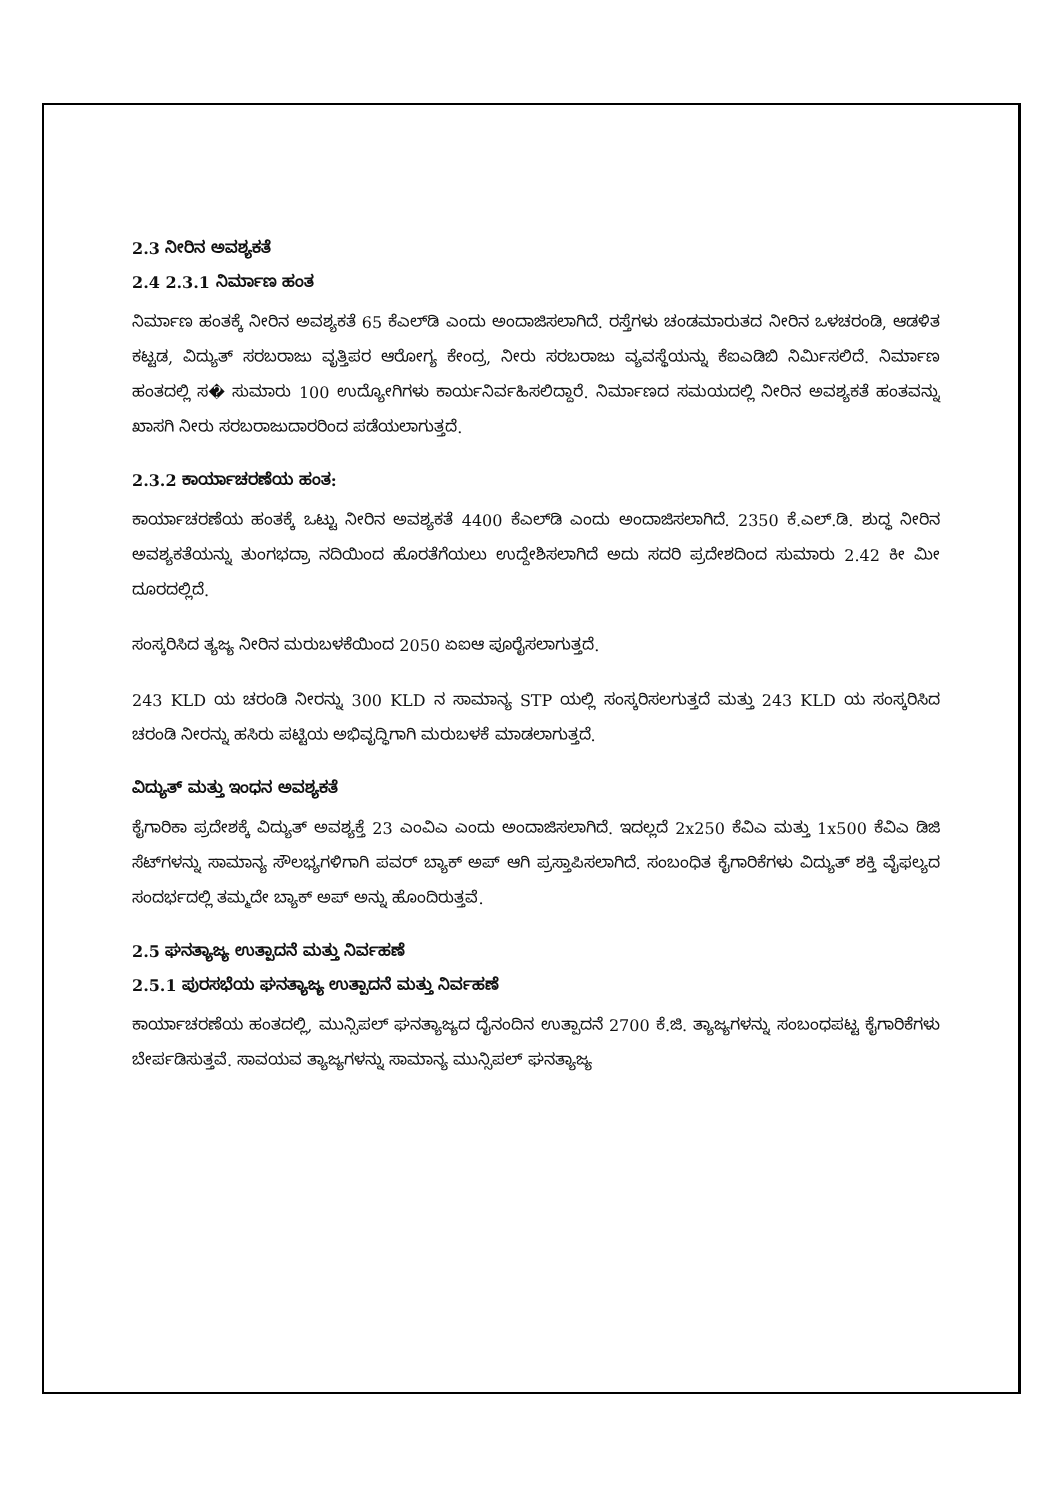2.3 ನೀರಿನ ಅವಶ್ಯಕತೆ
2.4 2.3.1 ನಿರ್ಮಾಣ ಹಂತ
ನಿರ್ಮಾಣ ಹಂತಕ್ಕೆ ನೀರಿನ ಅವಶ್ಯಕತೆ 65 ಕೆಎಲ್‌ಡಿ ಎಂದು ಅಂದಾಜಿಸಲಾಗಿದೆ. ರಸ್ತೆಗಳು ಚಂಡಮಾರುತದ ನೀರಿನ ಒಳಚರಂಡಿ, ಆಡಳಿತ ಕಟ್ಟಡ, ವಿದ್ಯುತ್ ಸರಬರಾಜು ವೃತ್ತಿಪರ ಆರೋಗ್ಯ ಕೇಂದ್ರ, ನೀರು ಸರಬರಾಜು ವ್ಯವಸ್ಥೆಯನ್ನು ಕೆಐಎಡಿಬಿ ನಿರ್ಮಿಸಲಿದೆ. ನಿರ್ಮಾಣ ಹಂತದಲ್ಲಿ ಸ� ಸುಮಾರು 100 ಉದ್ಯೋಗಿಗಳು ಕಾರ್ಯನಿರ್ವಹಿಸಲಿದ್ದಾರೆ. ನಿರ್ಮಾಣದ ಸಮಯದಲ್ಲಿ ನೀರಿನ ಅವಶ್ಯಕತೆ ಹಂತವನ್ನು ಖಾಸಗಿ ನೀರು ಸರಬರಾಜುದಾರರಿಂದ ಪಡೆಯಲಾಗುತ್ತದೆ.
2.3.2 ಕಾರ್ಯಾಚರಣೆಯ ಹಂತ:
ಕಾರ್ಯಾಚರಣೆಯ ಹಂತಕ್ಕೆ ಒಟ್ಟು ನೀರಿನ ಅವಶ್ಯಕತೆ 4400 ಕೆಎಲ್‌ಡಿ ಎಂದು ಅಂದಾಜಿಸಲಾಗಿದೆ. 2350 ಕೆ.ಎಲ್.ಡಿ. ಶುದ್ಧ ನೀರಿನ ಅವಶ್ಯಕತೆಯನ್ನು ತುಂಗಭದ್ರಾ ನದಿಯಿಂದ ಹೊರತೆಗೆಯಲು ಉದ್ದೇಶಿಸಲಾಗಿದೆ ಅದು ಸದರಿ ಪ್ರದೇಶದಿಂದ ಸುಮಾರು 2.42 ಕೀ ಮೀ ದೂರದಲ್ಲಿದೆ.
ಸಂಸ್ಕರಿಸಿದ ತ್ಯಜ್ಯ ನೀರಿನ ಮರುಬಳಕೆಯಿಂದ 2050 ಏಐಆ ಪೂರೈಸಲಾಗುತ್ತದೆ.
243 KLD ಯ ಚರಂಡಿ ನೀರನ್ನು 300 KLD ನ ಸಾಮಾನ್ಯ STP ಯಲ್ಲಿ ಸಂಸ್ಕರಿಸಲಗುತ್ತದೆ ಮತ್ತು 243 KLD ಯ ಸಂಸ್ಕರಿಸಿದ ಚರಂಡಿ ನೀರನ್ನು ಹಸಿರು ಪಟ್ಟಿಯ ಅಭಿವೃದ್ಧಿಗಾಗಿ ಮರುಬಳಕೆ ಮಾಡಲಾಗುತ್ತದೆ.
ವಿದ್ಯುತ್ ಮತ್ತು ಇಂಧನ ಅವಶ್ಯಕತೆ
ಕೈಗಾರಿಕಾ ಪ್ರದೇಶಕ್ಕೆ ವಿದ್ಯುತ್ ಅವಶ್ಯಕ್ತೆ 23 ಎಂವಿಎ ಎಂದು ಅಂದಾಜಿಸಲಾಗಿದೆ. ಇದಲ್ಲದೆ 2x250 ಕೆವಿಎ ಮತ್ತು 1x500 ಕೆವಿಎ ಡಿಜಿ ಸೆಟ್‌ಗಳನ್ನು ಸಾಮಾನ್ಯ ಸೌಲಭ್ಯಗಳಿಗಾಗಿ ಪವರ್ ಬ್ಯಾಕ್ ಅಪ್ ಆಗಿ ಪ್ರಸ್ತಾಪಿಸಲಾಗಿದೆ. ಸಂಬಂಧಿತ ಕೈಗಾರಿಕೆಗಳು ವಿದ್ಯುತ್ ಶಕ್ತಿ ವೈಫಲ್ಯದ ಸಂದರ್ಭದಲ್ಲಿ ತಮ್ಮದೇ ಬ್ಯಾಕ್ ಅಪ್ ಅನ್ನು ಹೊಂದಿರುತ್ತವೆ.
2.5 ಘನತ್ಯಾಜ್ಯ ಉತ್ಪಾದನೆ ಮತ್ತು ನಿರ್ವಹಣೆ
2.5.1 ಪುರಸಭೆಯ ಘನತ್ಯಾಜ್ಯ ಉತ್ಪಾದನೆ ಮತ್ತು ನಿರ್ವಹಣೆ
ಕಾರ್ಯಾಚರಣೆಯ ಹಂತದಲ್ಲಿ, ಮುನ್ಸಿಪಲ್ ಘನತ್ಯಾಜ್ಯದ ದೈನಂದಿನ ಉತ್ಪಾದನೆ 2700 ಕೆ.ಜಿ. ತ್ಯಾಜ್ಯಗಳನ್ನು ಸಂಬಂಧಪಟ್ಟ ಕೈಗಾರಿಕೆಗಳು ಬೇರ್ಪಡಿಸುತ್ತವೆ. ಸಾವಯವ ತ್ಯಾಜ್ಯಗಳನ್ನು ಸಾಮಾನ್ಯ ಮುನ್ಸಿಪಲ್ ಘನತ್ಯಾಜ್ಯ